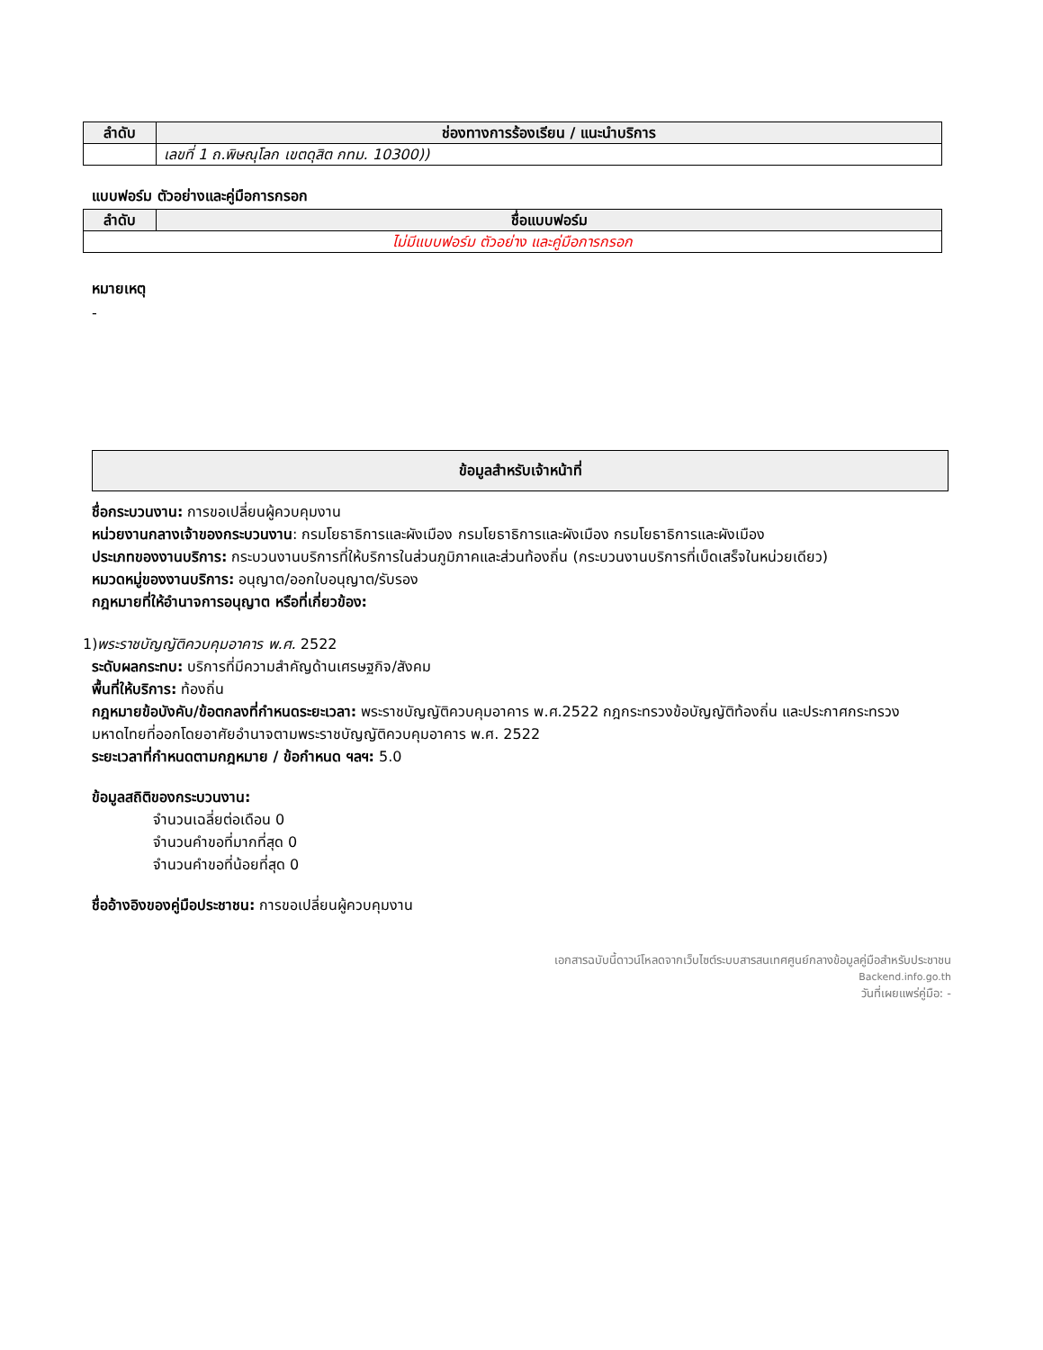| ลำดับ | ช่องทางการร้องเรียน / แนะนำบริการ |
| --- | --- |
| | เลขที่ 1 ถ.พิษณุโลก เขตดุสิต กทม. 10300)) |
แบบฟอร์ม ตัวอย่างและคู่มือการกรอก
| ลำดับ | ชื่อแบบฟอร์ม |
| --- | --- |
| ไม่มีแบบฟอร์ม ตัวอย่าง และคู่มือการกรอก | |
หมายเหตุ
-
ข้อมูลสำหรับเจ้าหน้าที่
ชื่อกระบวนงาน: การขอเปลี่ยนผู้ควบคุมงาน
หน่วยงานกลางเจ้าของกระบวนงาน: กรมโยธาธิการและผังเมือง กรมโยธาธิการและผังเมือง กรมโยธาธิการและผังเมือง
ประเภทของงานบริการ: กระบวนงานบริการที่ให้บริการในส่วนภูมิภาคและส่วนท้องถิ่น (กระบวนงานบริการที่เบ็ดเสร็จในหน่วยเดียว)
หมวดหมู่ของงานบริการ: อนุญาต/ออกใบอนุญาต/รับรอง
กฎหมายที่ให้อำนาจการอนุญาต หรือที่เกี่ยวข้อง:
1)พระราชบัญญัติควบคุมอาคาร พ.ศ. 2522
ระดับผลกระทบ: บริการที่มีความสำคัญด้านเศรษฐกิจ/สังคม
พื้นที่ให้บริการ: ท้องถิ่น
กฎหมายข้อบังคับ/ข้อตกลงที่กำหนดระยะเวลา: พระราชบัญญัติควบคุมอาคาร พ.ศ.2522 กฎกระทรวงข้อบัญญัติท้องถิ่น และประกาศกระทรวงมหาดไทยที่ออกโดยอาศัยอำนาจตามพระราชบัญญัติควบคุมอาคาร พ.ศ. 2522
ระยะเวลาที่กำหนดตามกฎหมาย / ข้อกำหนด ฯลฯ: 5.0
ข้อมูลสถิติของกระบวนงาน:
จำนวนเฉลี่ยต่อเดือน 0
จำนวนคำขอที่มากที่สุด 0
จำนวนคำขอที่น้อยที่สุด 0
ชื่ออ้างอิงของคู่มือประชาชน: การขอเปลี่ยนผู้ควบคุมงาน
เอกสารฉบับนี้ดาวน์โหลดจากเว็บไซต์ระบบสารสนเทศศูนย์กลางข้อมูลคู่มือสำหรับประชาชน
Backend.info.go.th
วันที่เผยแพร่คู่มือ: -